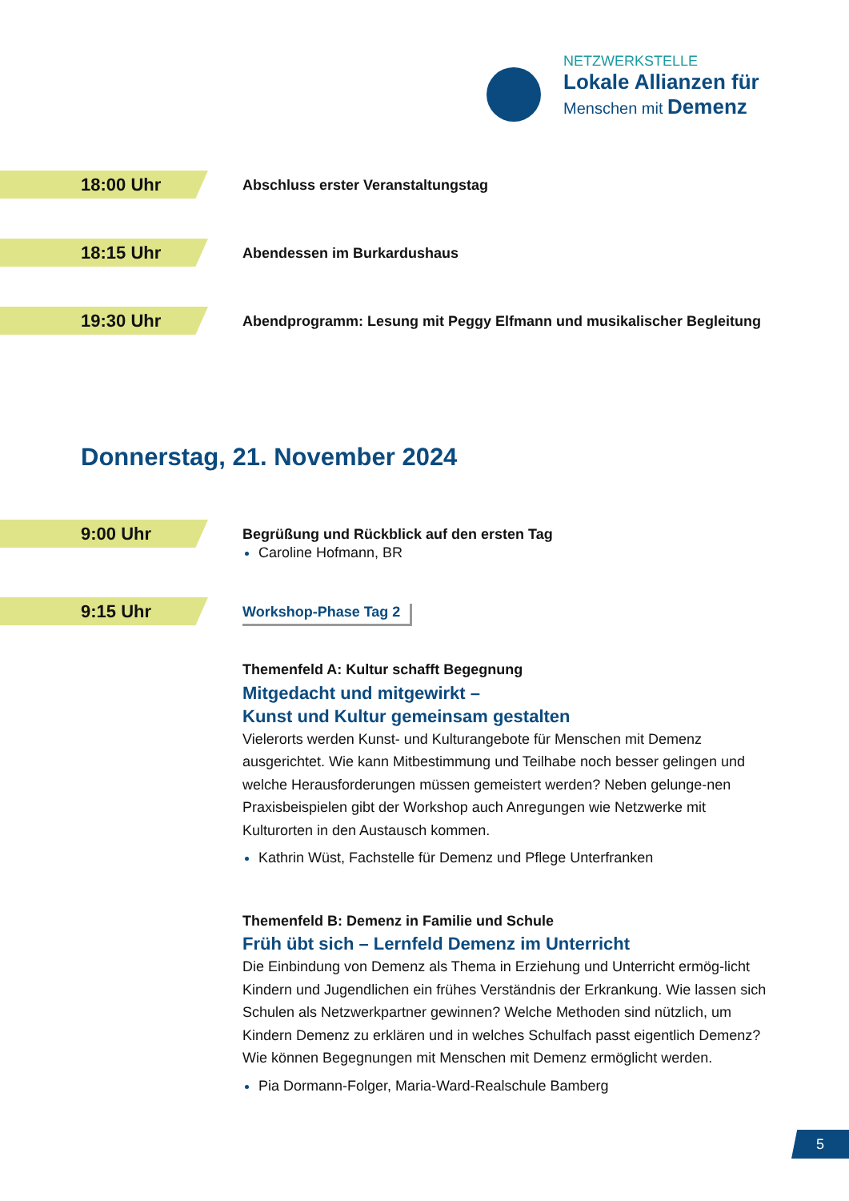NETZWERKSTELLE
Lokale Allianzen für
Menschen mit Demenz
18:00 Uhr
Abschluss erster Veranstaltungstag
18:15 Uhr
Abendessen im Burkardushaus
19:30 Uhr
Abendprogramm: Lesung mit Peggy Elfmann und musikalischer Begleitung
Donnerstag, 21. November 2024
9:00 Uhr
Begrüßung und Rückblick auf den ersten Tag
Caroline Hofmann, BR
9:15 Uhr
Workshop-Phase Tag 2
Themenfeld A: Kultur schafft Begegnung
Mitgedacht und mitgewirkt –
Kunst und Kultur gemeinsam gestalten
Vielerorts werden Kunst- und Kulturangebote für Menschen mit Demenz ausgerichtet. Wie kann Mitbestimmung und Teilhabe noch besser gelingen und welche Herausforderungen müssen gemeistert werden? Neben gelunge-nen Praxisbeispielen gibt der Workshop auch Anregungen wie Netzwerke mit Kulturorten in den Austausch kommen.
Kathrin Wüst, Fachstelle für Demenz und Pflege Unterfranken
Themenfeld B: Demenz in Familie und Schule
Früh übt sich – Lernfeld Demenz im Unterricht
Die Einbindung von Demenz als Thema in Erziehung und Unterricht ermög-licht Kindern und Jugendlichen ein frühes Verständnis der Erkrankung. Wie lassen sich Schulen als Netzwerkpartner gewinnen? Welche Methoden sind nützlich, um Kindern Demenz zu erklären und in welches Schulfach passt eigentlich Demenz? Wie können Begegnungen mit Menschen mit Demenz ermöglicht werden.
Pia Dormann-Folger, Maria-Ward-Realschule Bamberg
5